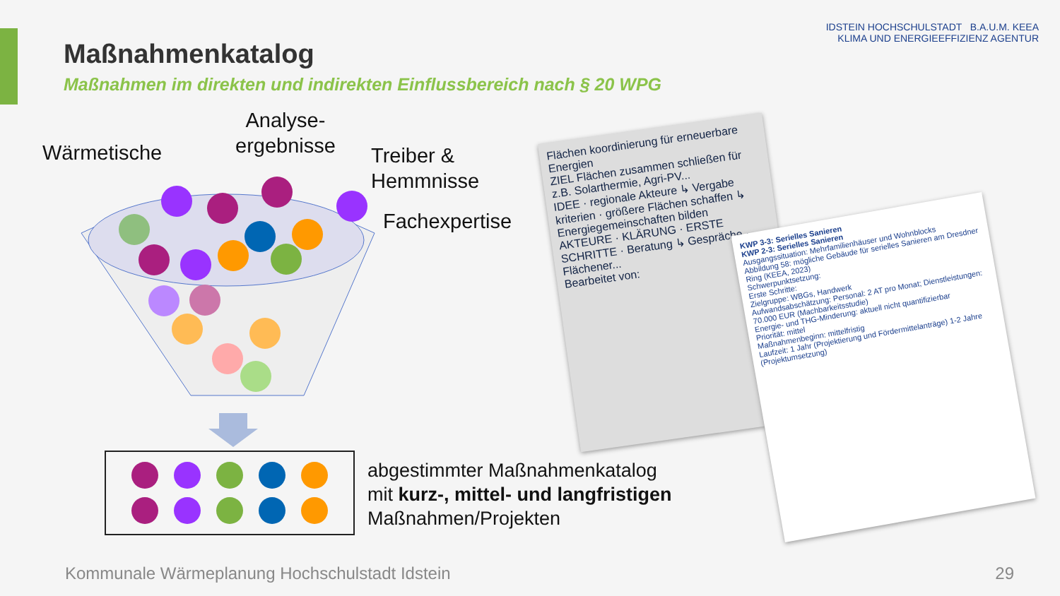Maßnahmenkatalog
Maßnahmen im direkten und indirekten Einflussbereich nach § 20 WPG
IDSTEIN HOCHSCHULSTADT B.A.U.M. KEEA
KLIMA UND ENERGIEEFFIZIENZ AGENTUR
Wärmetische
Analyse-
ergebnisse
Treiber &
Hemmnisse
Fachexpertise
abgestimmter Maßnahmenkatalog
mit kurz-, mittel- und langfristigen
Maßnahmen/Projekten
Flächen koordinierung für erneuerbare Energien
ZIEL Flächen zusammen schließen für z.B. Solarthermie, Agri-PV...
IDEE · regionale Akteure ↳ Vergabe kriterien · größere Flächen schaffen ↳ Energiegemeinschaften bilden
AKTEURE · KLÄRUNG · ERSTE SCHRITTE · Beratung ↳ Gespräche · Flächener...
Bearbeitet von:
KWP 3-3: Serielles Sanieren
KWP 2-3: Serielles Sanieren
Ausgangssituation: Mehrfamilienhäuser und Wohnblocks
Abbildung 58: mögliche Gebäude für serielles Sanieren am Dresdner Ring (KEEA, 2023)
Schwerpunktsetzung:
Erste Schritte:
Zielgruppe: WBGs, Handwerk
Aufwandsabschätzung: Personal: 2 AT pro Monat; Dienstleistungen: 70.000 EUR (Machbarkeitsstudie)
Energie- und THG-Minderung: aktuell nicht quantifizierbar
Priorität: mittel
Maßnahmenbeginn: mittelfristig
Laufzeit: 1 Jahr (Projektierung und Fördermittelanträge) 1-2 Jahre (Projektumsetzung)
Kommunale Wärmeplanung Hochschulstadt Idstein
29